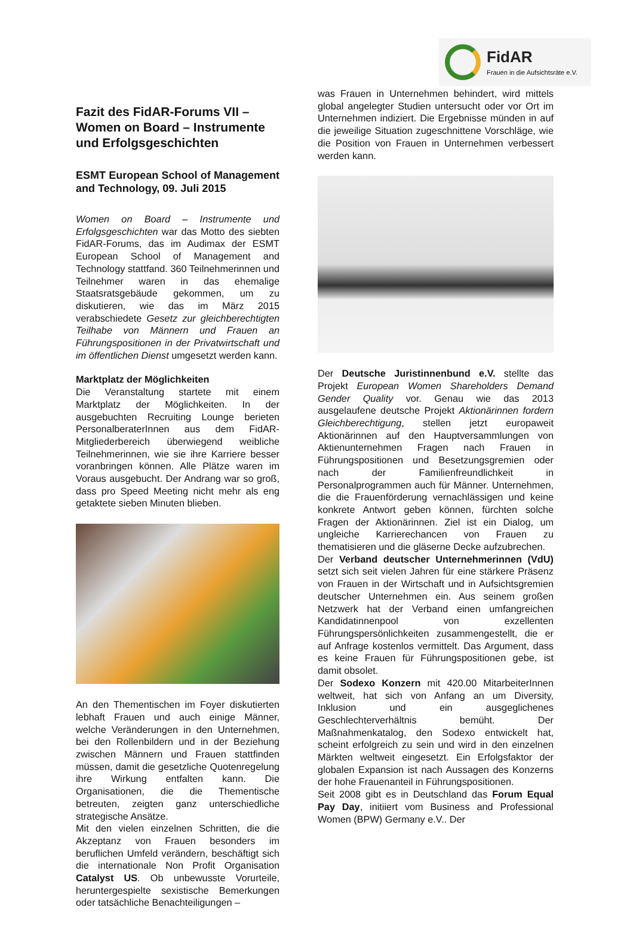FidAR
Frauen in die Aufsichtsräte e.V.
Fazit des FidAR-Forums VII –
Women on Board – Instrumente
und Erfolgsgeschichten
ESMT European School of Management and Technology, 09. Juli 2015
Women on Board – Instrumente und Erfolgsgeschichten war das Motto des siebten FidAR-Forums, das im Audimax der ESMT European School of Management and Technology stattfand. 360 Teilnehmerinnen und Teilnehmer waren in das ehemalige Staatsratsgebäude gekommen, um zu diskutieren, wie das im März 2015 verabschiedete Gesetz zur gleichberechtigten Teilhabe von Männern und Frauen an Führungspositionen in der Privatwirtschaft und im öffentlichen Dienst umgesetzt werden kann.
Marktplatz der Möglichkeiten
Die Veranstaltung startete mit einem Marktplatz der Möglichkeiten. In der ausgebuchten Recruiting Lounge berieten PersonalberaterInnen aus dem FidAR-Mitgliederbereich überwiegend weibliche Teilnehmerinnen, wie sie ihre Karriere besser voranbringen können. Alle Plätze waren im Voraus ausgebucht. Der Andrang war so groß, dass pro Speed Meeting nicht mehr als eng getaktete sieben Minuten blieben.
An den Thementischen im Foyer diskutierten lebhaft Frauen und auch einige Männer, welche Veränderungen in den Unternehmen, bei den Rollenbildern und in der Beziehung zwischen Männern und Frauen stattfinden müssen, damit die gesetzliche Quotenregelung ihre Wirkung entfalten kann. Die Organisationen, die die Thementische betreuten, zeigten ganz unterschiedliche strategische Ansätze.
Mit den vielen einzelnen Schritten, die die Akzeptanz von Frauen besonders im beruflichen Umfeld verändern, beschäftigt sich die internationale Non Profit Organisation Catalyst US. Ob unbewusste Vorurteile, heruntergespielte sexistische Bemerkungen oder tatsächliche Benachteiligungen –
was Frauen in Unternehmen behindert, wird mittels global angelegter Studien untersucht oder vor Ort im Unternehmen indiziert. Die Ergebnisse münden in auf die jeweilige Situation zugeschnittene Vorschläge, wie die Position von Frauen in Unternehmen verbessert werden kann.
Der Deutsche Juristinnenbund e.V. stellte das Projekt European Women Shareholders Demand Gender Quality vor. Genau wie das 2013 ausgelaufene deutsche Projekt Aktionärinnen fordern Gleichberechtigung, stellen jetzt europaweit Aktionärinnen auf den Hauptversammlungen von Aktienunternehmen Fragen nach Frauen in Führungspositionen und Besetzungsgremien oder nach der Familienfreundlichkeit in Personalprogrammen auch für Männer. Unternehmen, die die Frauenförderung vernachlässigen und keine konkrete Antwort geben können, fürchten solche Fragen der Aktionärinnen. Ziel ist ein Dialog, um ungleiche Karrierechancen von Frauen zu thematisieren und die gläserne Decke aufzubrechen.
Der Verband deutscher Unternehmerinnen (VdU) setzt sich seit vielen Jahren für eine stärkere Präsenz von Frauen in der Wirtschaft und in Aufsichtsgremien deutscher Unternehmen ein. Aus seinem großen Netzwerk hat der Verband einen umfangreichen Kandidatinnenpool von exzellenten Führungspersönlichkeiten zusammengestellt, die er auf Anfrage kostenlos vermittelt. Das Argument, dass es keine Frauen für Führungspositionen gebe, ist damit obsolet.
Der Sodexo Konzern mit 420.00 MitarbeiterInnen weltweit, hat sich von Anfang an um Diversity, Inklusion und ein ausgeglichenes Geschlechterverhältnis bemüht. Der Maßnahmenkatalog, den Sodexo entwickelt hat, scheint erfolgreich zu sein und wird in den einzelnen Märkten weltweit eingesetzt. Ein Erfolgsfaktor der globalen Expansion ist nach Aussagen des Konzerns der hohe Frauenanteil in Führungspositionen.
Seit 2008 gibt es in Deutschland das Forum Equal Pay Day, initiiert vom Business and Professional Women (BPW) Germany e.V.. Der